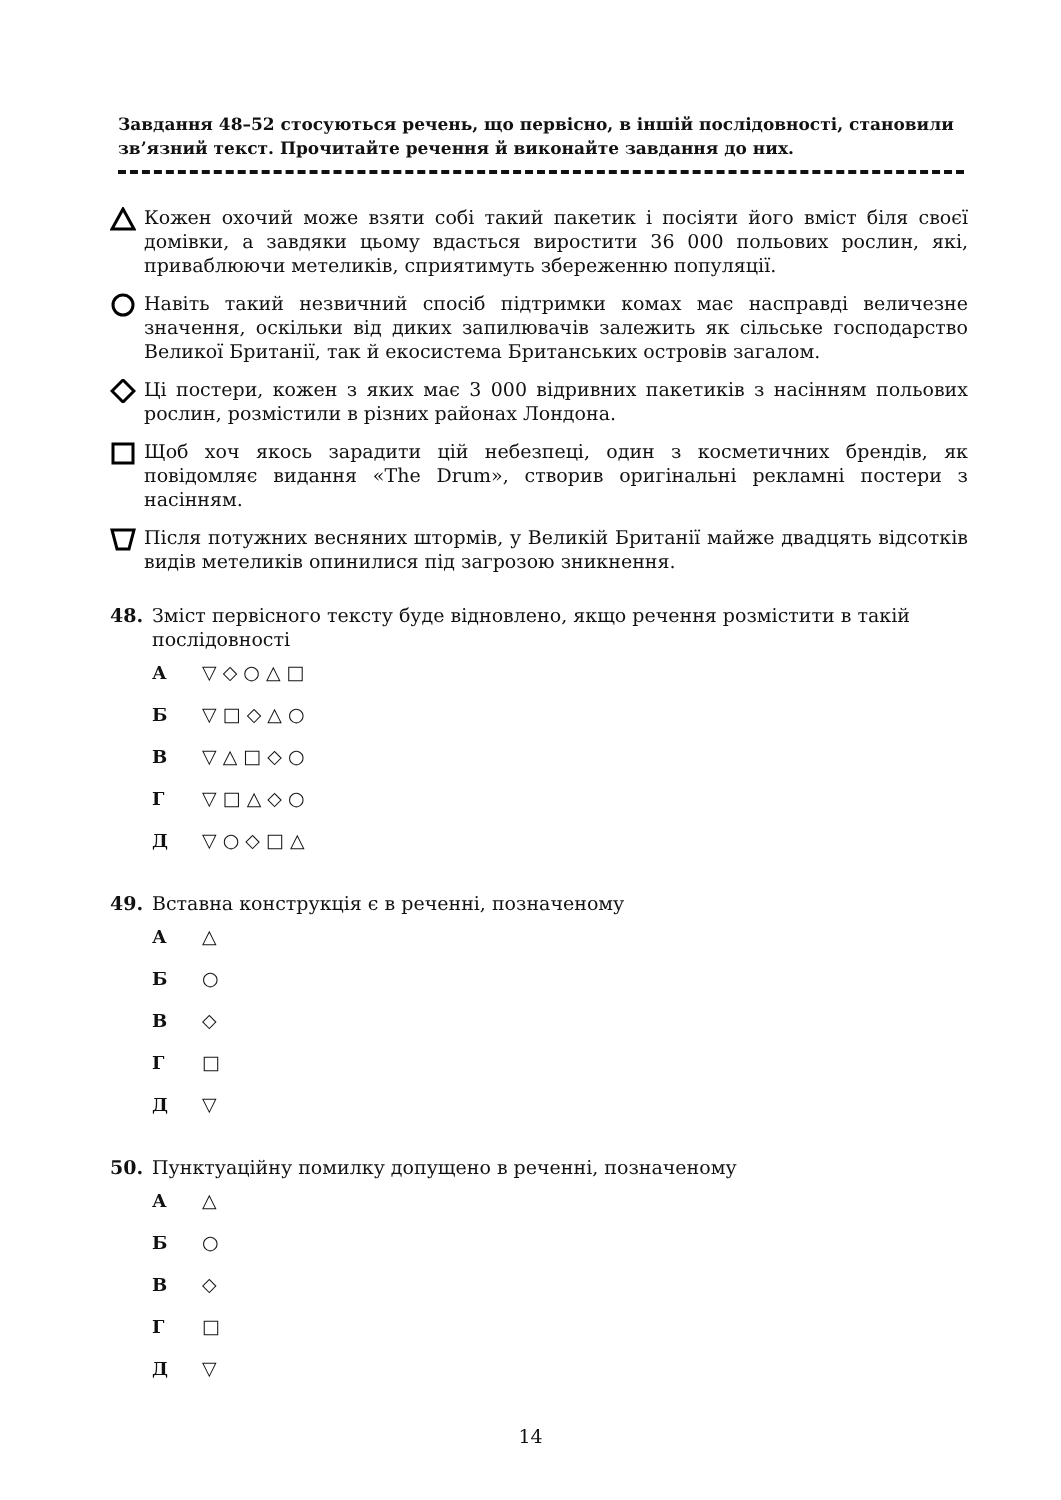Завдання 48–52 стосуються речень, що первісно, в іншій послідовності, становили зв’язний текст. Прочитайте речення й виконайте завдання до них.
Кожен охочий може взяти собі такий пакетик і посіяти його вміст біля своєї домівки, а завдяки цьому вдасться виростити 36 000 польових рослин, які, приваблюючи метеликів, сприятимуть збереженню популяції.
Навіть такий незвичний спосіб підтримки комах має насправді величезне значення, оскільки від диких запилювачів залежить як сільське господарство Великої Британії, так й екосистема Британських островів загалом.
Ці постери, кожен з яких має 3 000 відривних пакетиків з насінням польових рослин, розмістили в різних районах Лондона.
Щоб хоч якось зарадити цій небезпеці, один з косметичних брендів, як повідомляє видання «The Drum», створив оригінальні рекламні постери з насінням.
Після потужних весняних штормів, у Великій Британії майже двадцять відсотків видів метеликів опинилися під загрозою зникнення.
48. Зміст первісного тексту буде відновлено, якщо речення розмістити в такій послідовності
А ▽ ◇ ○ △ □
Б ▽ □ ◇ △ ○
В ▽ △ □ ◇ ○
Г ▽ □ △ ◇ ○
Д ▽ ○ ◇ □ △
49. Вставна конструкція є в реченні, позначеному
А △
Б ○
В ◇
Г □
Д ▽
50. Пунктуаційну помилку допущено в реченні, позначеному
А △
Б ○
В ◇
Г □
Д ▽
14